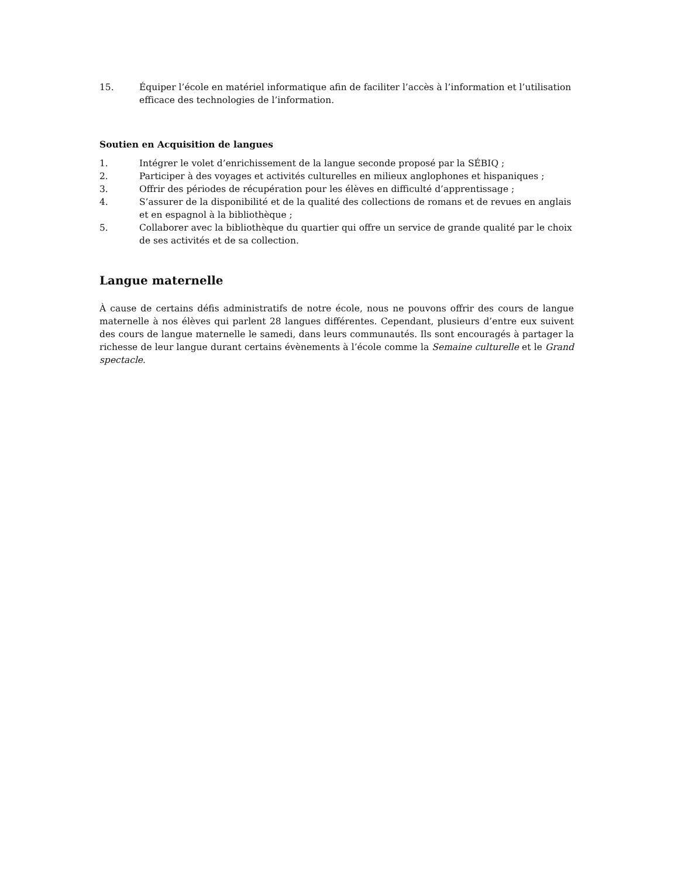15. Équiper l’école en matériel informatique afin de faciliter l’accès à l’information et l’utilisation efficace des technologies de l’information.
Soutien en Acquisition de langues
1. Intégrer le volet d’enrichissement de la langue seconde proposé par la SÉBIQ ;
2. Participer à des voyages et activités culturelles en milieux anglophones et hispaniques ;
3. Offrir des périodes de récupération pour les élèves en difficulté d’apprentissage ;
4. S’assurer de la disponibilité et de la qualité des collections de romans et de revues en anglais et en espagnol à la bibliothèque ;
5. Collaborer avec la bibliothèque du quartier qui offre un service de grande qualité par le choix de ses activités et de sa collection.
Langue maternelle
À cause de certains défis administratifs de notre école, nous ne pouvons offrir des cours de langue maternelle à nos élèves qui parlent 28 langues différentes. Cependant, plusieurs d’entre eux suivent des cours de langue maternelle le samedi, dans leurs communautés. Ils sont encouragés à partager la richesse de leur langue durant certains évènements à l’école comme la Semaine culturelle et le Grand spectacle.